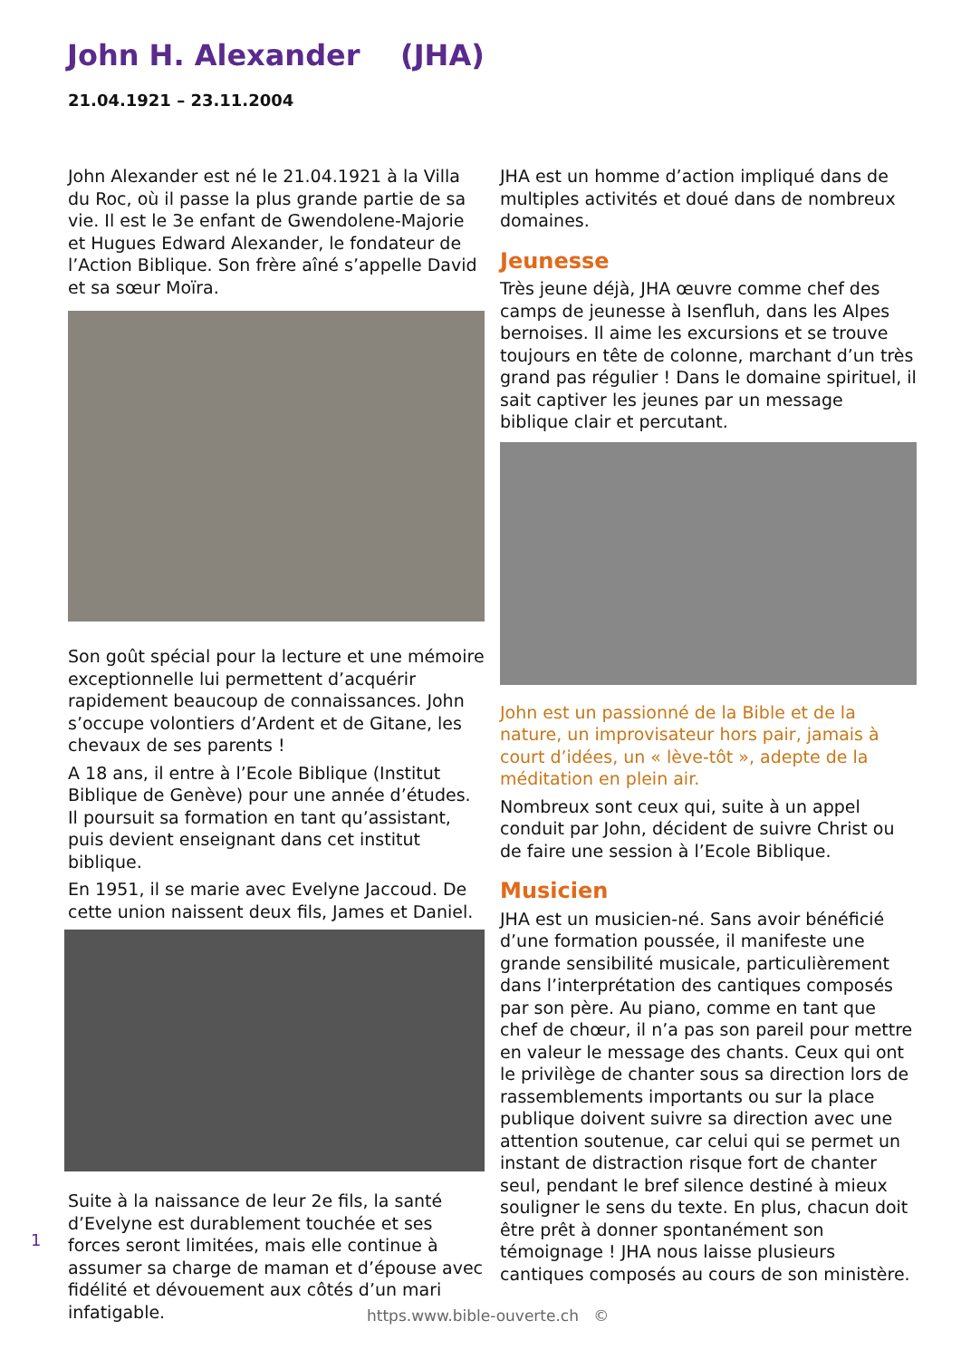John H. Alexander (JHA)
21.04.1921 – 23.11.2004
John Alexander est né le 21.04.1921 à la Villa du Roc, où il passe la plus grande partie de sa vie. Il est le 3e enfant de Gwendolene-Majorie et Hugues Edward Alexander, le fondateur de l’Action Biblique. Son frère aîné s’appelle David et sa sœur Moïra.
Son goût spécial pour la lecture et une mémoire exceptionnelle lui permettent d’acquérir rapidement beaucoup de connaissances. John s’occupe volontiers d’Ardent et de Gitane, les chevaux de ses parents !
A 18 ans, il entre à l’Ecole Biblique (Institut Biblique de Genève) pour une année d’études. Il poursuit sa formation en tant qu’assistant, puis devient enseignant dans cet institut biblique.
En 1951, il se marie avec Evelyne Jaccoud. De cette union naissent deux fils, James et Daniel.
Suite à la naissance de leur 2e fils, la santé d’Evelyne est durablement touchée et ses forces seront limitées, mais elle continue à assumer sa charge de maman et d’épouse avec fidélité et dévouement aux côtés d’un mari infatigable.
JHA est un homme d’action impliqué dans de multiples activités et doué dans de nombreux domaines.
Jeunesse
Très jeune déjà, JHA œuvre comme chef des camps de jeunesse à Isenfluh, dans les Alpes bernoises. Il aime les excursions et se trouve toujours en tête de colonne, marchant d’un très grand pas régulier ! Dans le domaine spirituel, il sait captiver les jeunes par un message biblique clair et percutant.
John est un passionné de la Bible et de la nature, un improvisateur hors pair, jamais à court d’idées, un « lève-tôt », adepte de la méditation en plein air.
Nombreux sont ceux qui, suite à un appel conduit par John, décident de suivre Christ ou de faire une session à l’Ecole Biblique.
Musicien
JHA est un musicien-né. Sans avoir bénéficié d’une formation poussée, il manifeste une grande sensibilité musicale, particulièrement dans l’interprétation des cantiques composés par son père. Au piano, comme en tant que chef de chœur, il n’a pas son pareil pour mettre en valeur le message des chants. Ceux qui ont le privilège de chanter sous sa direction lors de rassemblements importants ou sur la place publique doivent suivre sa direction avec une attention soutenue, car celui qui se permet un instant de distraction risque fort de chanter seul, pendant le bref silence destiné à mieux souligner le sens du texte. En plus, chacun doit être prêt à donner spontanément son témoignage ! JHA nous laisse plusieurs cantiques composés au cours de son ministère.
1
https.www.bible-ouverte.ch ©